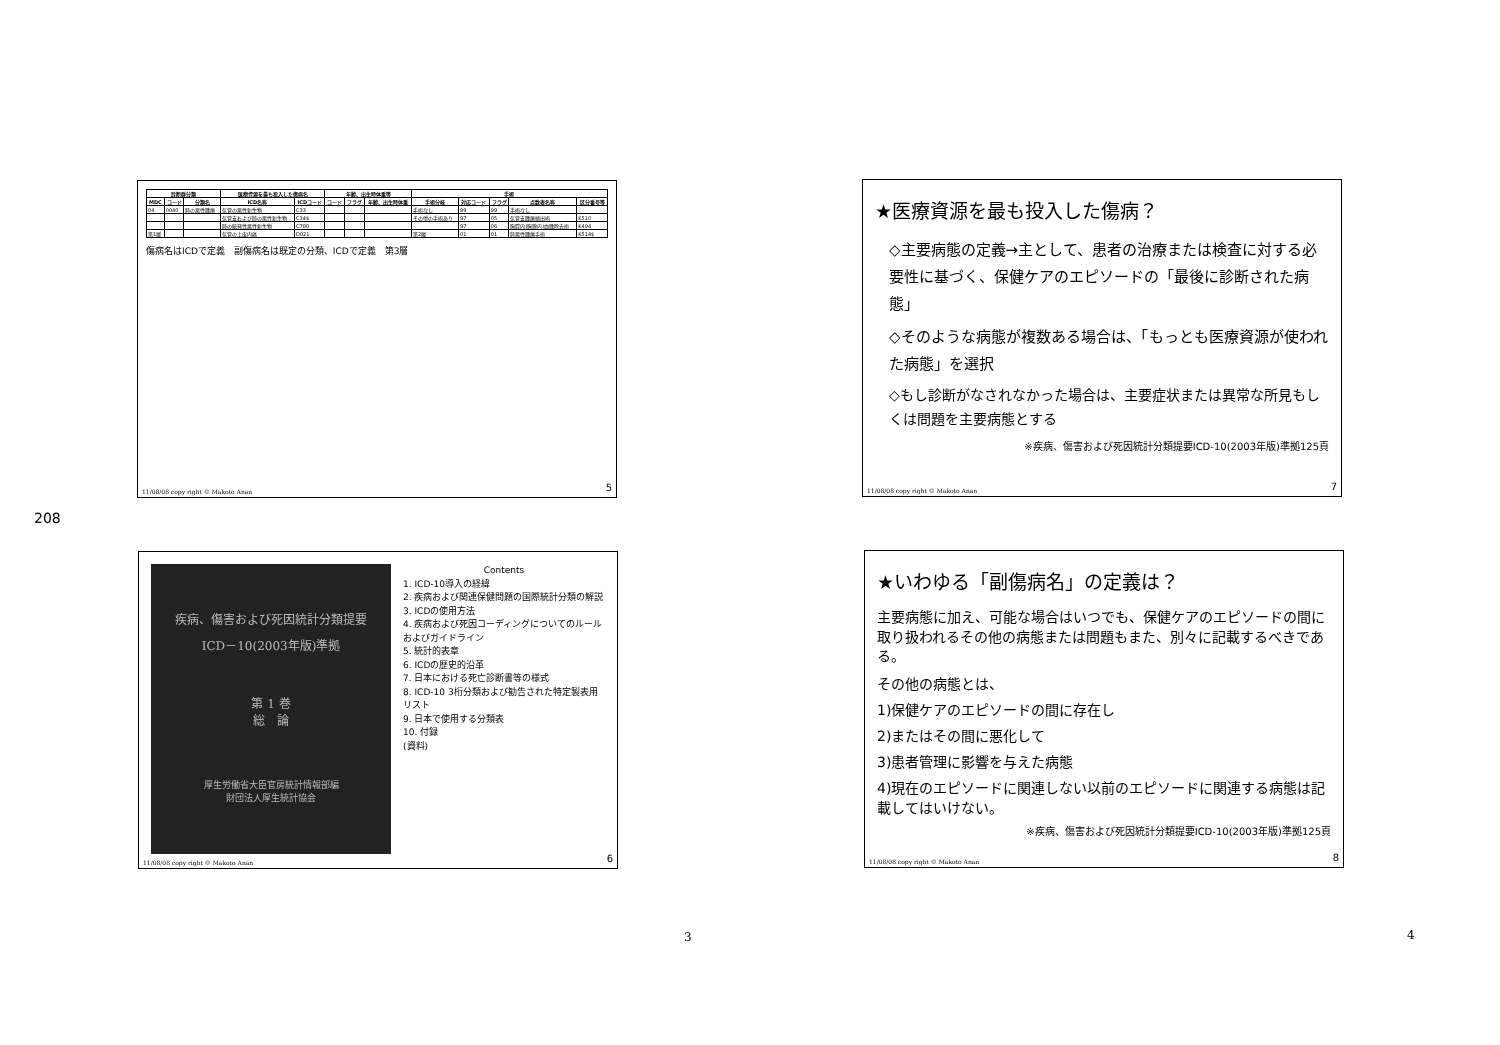208
| 診断群分類 | | | 医療資源を最も投入した傷病名 | | 年齢、出生時体重等 | | | 手術 | | | | |
| --- | --- | --- | --- | --- | --- | --- | --- | --- | --- | --- | --- | --- |
| MDC | コード | 分類名 | ICD名称 | ICDコード | コード | フラグ | 年齢、出生時体重 | 手術分岐 | 対応コード | フラグ | 点数表名称 | 区分番号等 |
| 04 | 0040 | 肺の悪性腫瘍 | 気管の悪性新生物 | C33 | | | | 手術なし | 99 | 99 | 手術なし | |
| | | | 気管支および肺の悪性新生物 | C34$ | | | | その他の手術あり | 97 | 05 | 気管支腫瘍摘出術 | K510 |
| | | | 肺の続発性悪性新生物 | C780 | | | | | 97 | 06 | 胸腔内(胸膜内)血腫除去術 | K494 |
| 第1層 | | | 気管の上皮内癌 | D021 | | | | 第2層 | 01 | 01 | 肺悪性腫瘍手術 | K514$ |
傷病名はICDで定義　副傷病名は既定の分類、ICDで定義　第3層
11/08/08 copy right © Makoto Anan 5
★医療資源を最も投入した傷病？
◇主要病態の定義→主として、患者の治療または検査に対する必要性に基づく、保健ケアのエピソードの「最後に診断された病態」
◇そのような病態が複数ある場合は、「もっとも医療資源が使われた病態」を選択
◇もし診断がなされなかった場合は、主要症状または異常な所見もしくは問題を主要病態とする
※疾病、傷害および死因統計分類提要ICD-10(2003年版)準拠125頁
11/08/08 copy right © Makoto Anan 7
疾病、傷害および死因統計分類提要
ICD－10(2003年版)準拠
第 1 巻
総　論
厚生労働省大臣官房統計情報部編
財団法人厚生統計協会
Contents
1. ICD-10導入の経緯
2. 疾病および関連保健問題の国際統計分類の解説
3. ICDの使用方法
4. 疾病および死因コーディングについてのルールおよびガイドライン
5. 統計的表章
6. ICDの歴史的沿革
7. 日本における死亡診断書等の様式
8. ICD-10 3桁分類および勧告された特定製表用リスト
9. 日本で使用する分類表
10. 付録
(資料)
11/08/08 copy right © Makoto Anan 6
★いわゆる「副傷病名」の定義は？
主要病態に加え、可能な場合はいつでも、保健ケアのエピソードの間に取り扱われるその他の病態または問題もまた、別々に記載するべきである。
その他の病態とは、
1)保健ケアのエピソードの間に存在し
2)またはその間に悪化して
3)患者管理に影響を与えた病態
4)現在のエピソードに関連しない以前のエピソードに関連する病態は記載してはいけない。
※疾病、傷害および死因統計分類提要ICD-10(2003年版)準拠125頁
11/08/08 copy right © Makoto Anan 8
3 4